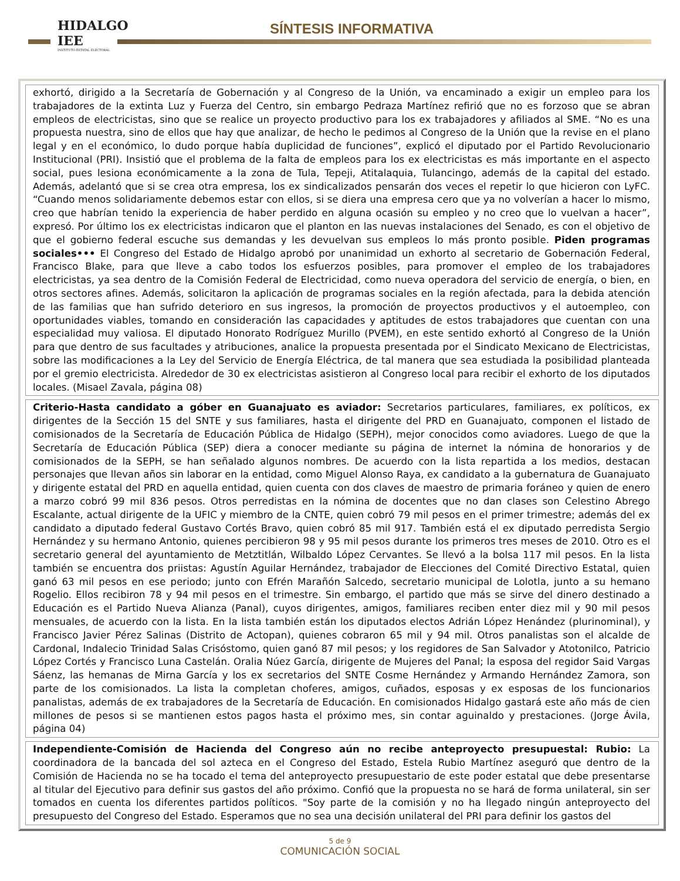HIDALGO
IEE
INSTITUTO ESTATAL ELECTORAL
SÍNTESIS INFORMATIVA
exhortó, dirigido a la Secretaría de Gobernación y al Congreso de la Unión, va encaminado a exigir un empleo para los trabajadores de la extinta Luz y Fuerza del Centro, sin embargo Pedraza Martínez refirió que no es forzoso que se abran empleos de electricistas, sino que se realice un proyecto productivo para los ex trabajadores y afiliados al SME. “No es una propuesta nuestra, sino de ellos que hay que analizar, de hecho le pedimos al Congreso de la Unión que la revise en el plano legal y en el económico, lo dudo porque había duplicidad de funciones”, explicó el diputado por el Partido Revolucionario Institucional (PRI). Insistió que el problema de la falta de empleos para los ex electricistas es más importante en el aspecto social, pues lesiona económicamente a la zona de Tula, Tepeji, Atitalaquia, Tulancingo, además de la capital del estado. Además, adelantó que si se crea otra empresa, los ex sindicalizados pensarán dos veces el repetir lo que hicieron con LyFC. “Cuando menos solidariamente debemos estar con ellos, si se diera una empresa cero que ya no volverían a hacer lo mismo, creo que habrían tenido la experiencia de haber perdido en alguna ocasión su empleo y no creo que lo vuelvan a hacer”, expresó. Por último los ex electricistas indicaron que el planton en las nuevas instalaciones del Senado, es con el objetivo de que el gobierno federal escuche sus demandas y les devuelvan sus empleos lo más pronto posible. Piden programas sociales••• El Congreso del Estado de Hidalgo aprobó por unanimidad un exhorto al secretario de Gobernación Federal, Francisco Blake, para que lleve a cabo todos los esfuerzos posibles, para promover el empleo de los trabajadores electricistas, ya sea dentro de la Comisión Federal de Electricidad, como nueva operadora del servicio de energía, o bien, en otros sectores afines. Además, solicitaron la aplicación de programas sociales en la región afectada, para la debida atención de las familias que han sufrido deterioro en sus ingresos, la promoción de proyectos productivos y el autoempleo, con oportunidades viables, tomando en consideración las capacidades y aptitudes de estos trabajadores que cuentan con una especialidad muy valiosa. El diputado Honorato Rodríguez Murillo (PVEM), en este sentido exhortó al Congreso de la Unión para que dentro de sus facultades y atribuciones, analice la propuesta presentada por el Sindicato Mexicano de Electricistas, sobre las modificaciones a la Ley del Servicio de Energía Eléctrica, de tal manera que sea estudiada la posibilidad planteada por el gremio electricista. Alrededor de 30 ex electricistas asistieron al Congreso local para recibir el exhorto de los diputados locales. (Misael Zavala, página 08)
Criterio-Hasta candidato a góber en Guanajuato es aviador: Secretarios particulares, familiares, ex políticos, ex dirigentes de la Sección 15 del SNTE y sus familiares, hasta el dirigente del PRD en Guanajuato, componen el listado de comisionados de la Secretaría de Educación Pública de Hidalgo (SEPH), mejor conocidos como aviadores. Luego de que la Secretaría de Educación Pública (SEP) diera a conocer mediante su página de internet la nómina de honorarios y de comisionados de la SEPH, se han señalado algunos nombres. De acuerdo con la lista repartida a los medios, destacan personajes que llevan años sin laborar en la entidad, como Miguel Alonso Raya, ex candidato a la gubernatura de Guanajuato y dirigente estatal del PRD en aquella entidad, quien cuenta con dos claves de maestro de primaria foráneo y quien de enero a marzo cobró 99 mil 836 pesos. Otros perredistas en la nómina de docentes que no dan clases son Celestino Abrego Escalante, actual dirigente de la UFIC y miembro de la CNTE, quien cobró 79 mil pesos en el primer trimestre; además del ex candidato a diputado federal Gustavo Cortés Bravo, quien cobró 85 mil 917. También está el ex diputado perredista Sergio Hernández y su hermano Antonio, quienes percibieron 98 y 95 mil pesos durante los primeros tres meses de 2010. Otro es el secretario general del ayuntamiento de Metztitlán, Wilbaldo López Cervantes. Se llevó a la bolsa 117 mil pesos. En la lista también se encuentra dos priistas: Agustín Aguilar Hernández, trabajador de Elecciones del Comité Directivo Estatal, quien ganó 63 mil pesos en ese periodo; junto con Efrén Marañón Salcedo, secretario municipal de Lolotla, junto a su hemano Rogelio. Ellos recibiron 78 y 94 mil pesos en el trimestre. Sin embargo, el partido que más se sirve del dinero destinado a Educación es el Partido Nueva Alianza (Panal), cuyos dirigentes, amigos, familiares reciben enter diez mil y 90 mil pesos mensuales, de acuerdo con la lista. En la lista también están los diputados electos Adrián López Henández (plurinominal), y Francisco Javier Pérez Salinas (Distrito de Actopan), quienes cobraron 65 mil y 94 mil. Otros panalistas son el alcalde de Cardonal, Indalecio Trinidad Salas Crisóstomo, quien ganó 87 mil pesos; y los regidores de San Salvador y Atotonilco, Patricio López Cortés y Francisco Luna Castelán. Oralia Núez García, dirigente de Mujeres del Panal; la esposa del regidor Said Vargas Sáenz, las hemanas de Mirna García y los ex secretarios del SNTE Cosme Hernández y Armando Hernández Zamora, son parte de los comisionados. La lista la completan choferes, amigos, cuñados, esposas y ex esposas de los funcionarios panalistas, además de ex trabajadores de la Secretaría de Educación. En comisionados Hidalgo gastará este año más de cien millones de pesos si se mantienen estos pagos hasta el próximo mes, sin contar aguinaldo y prestaciones. (Jorge Ávila, página 04)
Independiente-Comisión de Hacienda del Congreso aún no recibe anteproyecto presupuestal: Rubio: La coordinadora de la bancada del sol azteca en el Congreso del Estado, Estela Rubio Martínez aseguró que dentro de la Comisión de Hacienda no se ha tocado el tema del anteproyecto presupuestario de este poder estatal que debe presentarse al titular del Ejecutivo para definir sus gastos del año próximo. Confió que la propuesta no se hará de forma unilateral, sin ser tomados en cuenta los diferentes partidos políticos. "Soy parte de la comisión y no ha llegado ningún anteproyecto del presupuesto del Congreso del Estado. Esperamos que no sea una decisión unilateral del PRI para definir los gastos del
5 de 9
COMUNICACIÓN SOCIAL